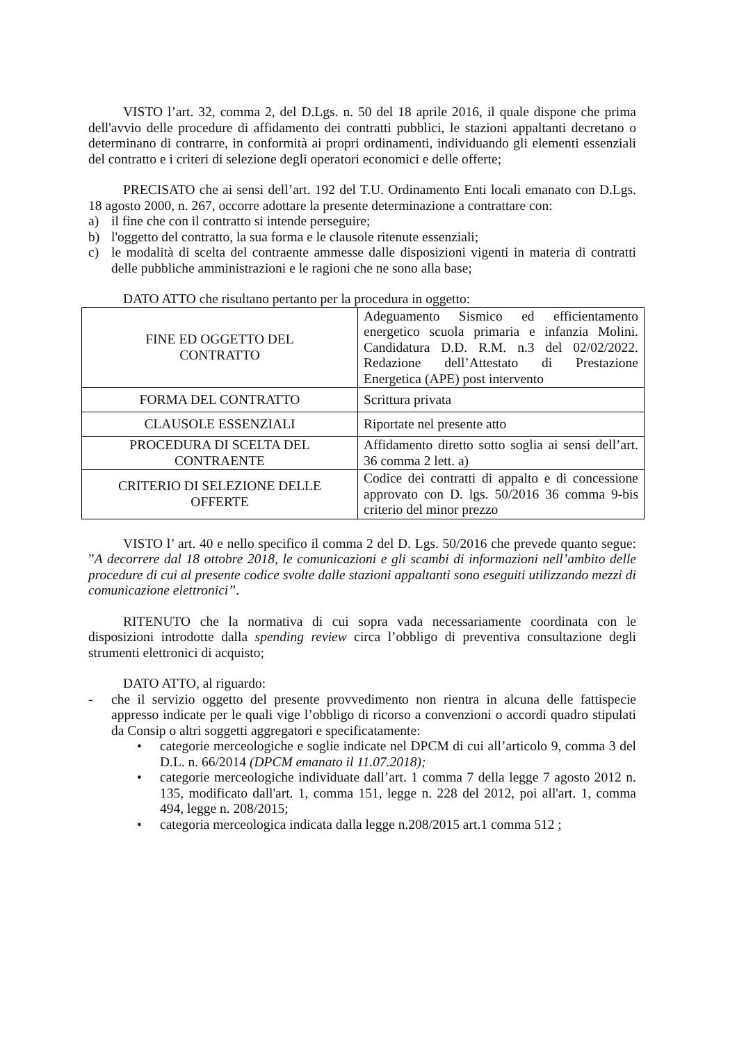VISTO l’art. 32, comma 2, del D.Lgs. n. 50 del 18 aprile 2016, il quale dispone che prima dell'avvio delle procedure di affidamento dei contratti pubblici, le stazioni appaltanti decretano o determinano di contrarre, in conformità ai propri ordinamenti, individuando gli elementi essenziali del contratto e i criteri di selezione degli operatori economici e delle offerte;
PRECISATO che ai sensi dell’art. 192 del T.U. Ordinamento Enti locali emanato con D.Lgs. 18 agosto 2000, n. 267, occorre adottare la presente determinazione a contrattare con:
a) il fine che con il contratto si intende perseguire;
b) l'oggetto del contratto, la sua forma e le clausole ritenute essenziali;
c) le modalità di scelta del contraente ammesse dalle disposizioni vigenti in materia di contratti delle pubbliche amministrazioni e le ragioni che ne sono alla base;
DATO ATTO che risultano pertanto per la procedura in oggetto:
| FINE ED OGGETTO DEL CONTRATTO | Adeguamento Sismico ed efficientamento energetico scuola primaria e infanzia Molini. Candidatura D.D. R.M. n.3 del 02/02/2022. Redazione dell’Attestato di Prestazione Energetica (APE) post intervento |
| FORMA DEL CONTRATTO | Scrittura privata |
| CLAUSOLE ESSENZIALI | Riportate nel presente atto |
| PROCEDURA DI SCELTA DEL CONTRAENTE | Affidamento diretto sotto soglia ai sensi dell’art. 36 comma 2 lett. a) |
| CRITERIO DI SELEZIONE DELLE OFFERTE | Codice dei contratti di appalto e di concessione approvato con D. lgs. 50/2016 36 comma 9-bis criterio del minor prezzo |
VISTO l’ art. 40 e nello specifico il comma 2 del D. Lgs. 50/2016 che prevede quanto segue: ”A decorrere dal 18 ottobre 2018, le comunicazioni e gli scambi di informazioni nell’ambito delle procedure di cui al presente codice svolte dalle stazioni appaltanti sono eseguiti utilizzando mezzi di comunicazione elettronici”.
RITENUTO che la normativa di cui sopra vada necessariamente coordinata con le disposizioni introdotte dalla spending review circa l’obbligo di preventiva consultazione degli strumenti elettronici di acquisto;
DATO ATTO, al riguardo:
- che il servizio oggetto del presente provvedimento non rientra in alcuna delle fattispecie appresso indicate per le quali vige l’obbligo di ricorso a convenzioni o accordi quadro stipulati da Consip o altri soggetti aggregatori e specificatamente:
• categorie merceologiche e soglie indicate nel DPCM di cui all’articolo 9, comma 3 del D.L. n. 66/2014 (DPCM emanato il 11.07.2018);
• categorie merceologiche individuate dall’art. 1 comma 7 della legge 7 agosto 2012 n. 135, modificato dall'art. 1, comma 151, legge n. 228 del 2012, poi all'art. 1, comma 494, legge n. 208/2015;
• categoria merceologica indicata dalla legge n.208/2015 art.1 comma 512 ;